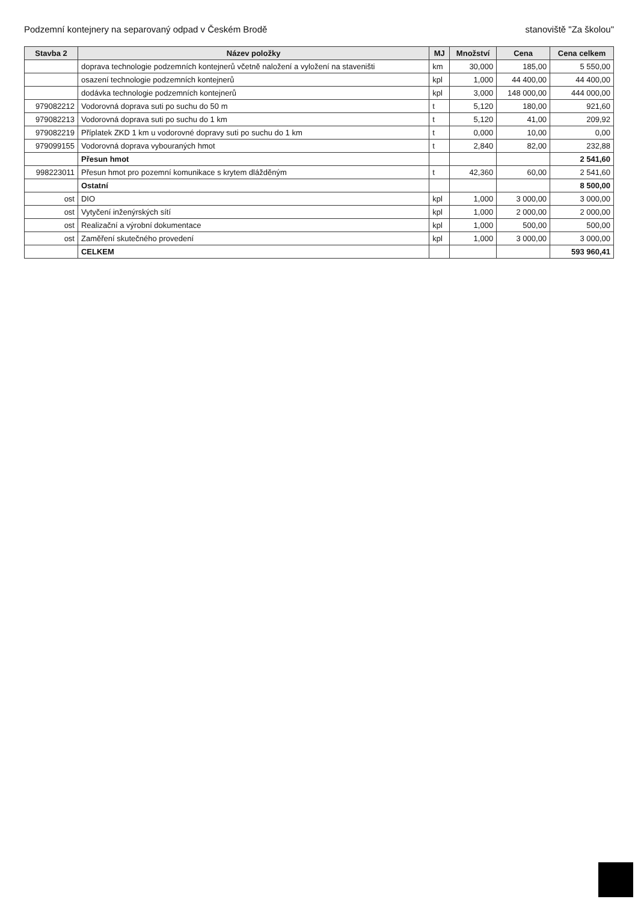Podzemní kontejnery na separovaný odpad v Českém Brodě stanoviště "Za školou"
| Stavba 2 | Název položky | MJ | Množství | Cena | Cena celkem |
| --- | --- | --- | --- | --- | --- |
| | doprava technologie podzemních kontejnerů včetně naložení a vyložení na staveništi | km | 30,000 | 185,00 | 5 550,00 |
| | osazení technologie podzemních kontejnerů | kpl | 1,000 | 44 400,00 | 44 400,00 |
| | dodávka technologie podzemních kontejnerů | kpl | 3,000 | 148 000,00 | 444 000,00 |
| 979082212 | Vodorovná doprava suti po suchu do 50 m | t | 5,120 | 180,00 | 921,60 |
| 979082213 | Vodorovná doprava suti po suchu do 1 km | t | 5,120 | 41,00 | 209,92 |
| 979082219 | Příplatek ZKD 1 km u vodorovné dopravy suti po suchu do 1 km | t | 0,000 | 10,00 | 0,00 |
| 979099155 | Vodorovná doprava vybouraných hmot | t | 2,840 | 82,00 | 232,88 |
| | Přesun hmot | | | | 2 541,60 |
| 998223011 | Přesun hmot pro pozemní komunikace s krytem dlážděným | t | 42,360 | 60,00 | 2 541,60 |
| | Ostatní | | | | 8 500,00 |
| ost | DIO | kpl | 1,000 | 3 000,00 | 3 000,00 |
| ost | Vytyčení inženýrských sítí | kpl | 1,000 | 2 000,00 | 2 000,00 |
| ost | Realizační a výrobní dokumentace | kpl | 1,000 | 500,00 | 500,00 |
| ost | Zaměření skutečného provedení | kpl | 1,000 | 3 000,00 | 3 000,00 |
| | CELKEM | | | | 593 960,41 |